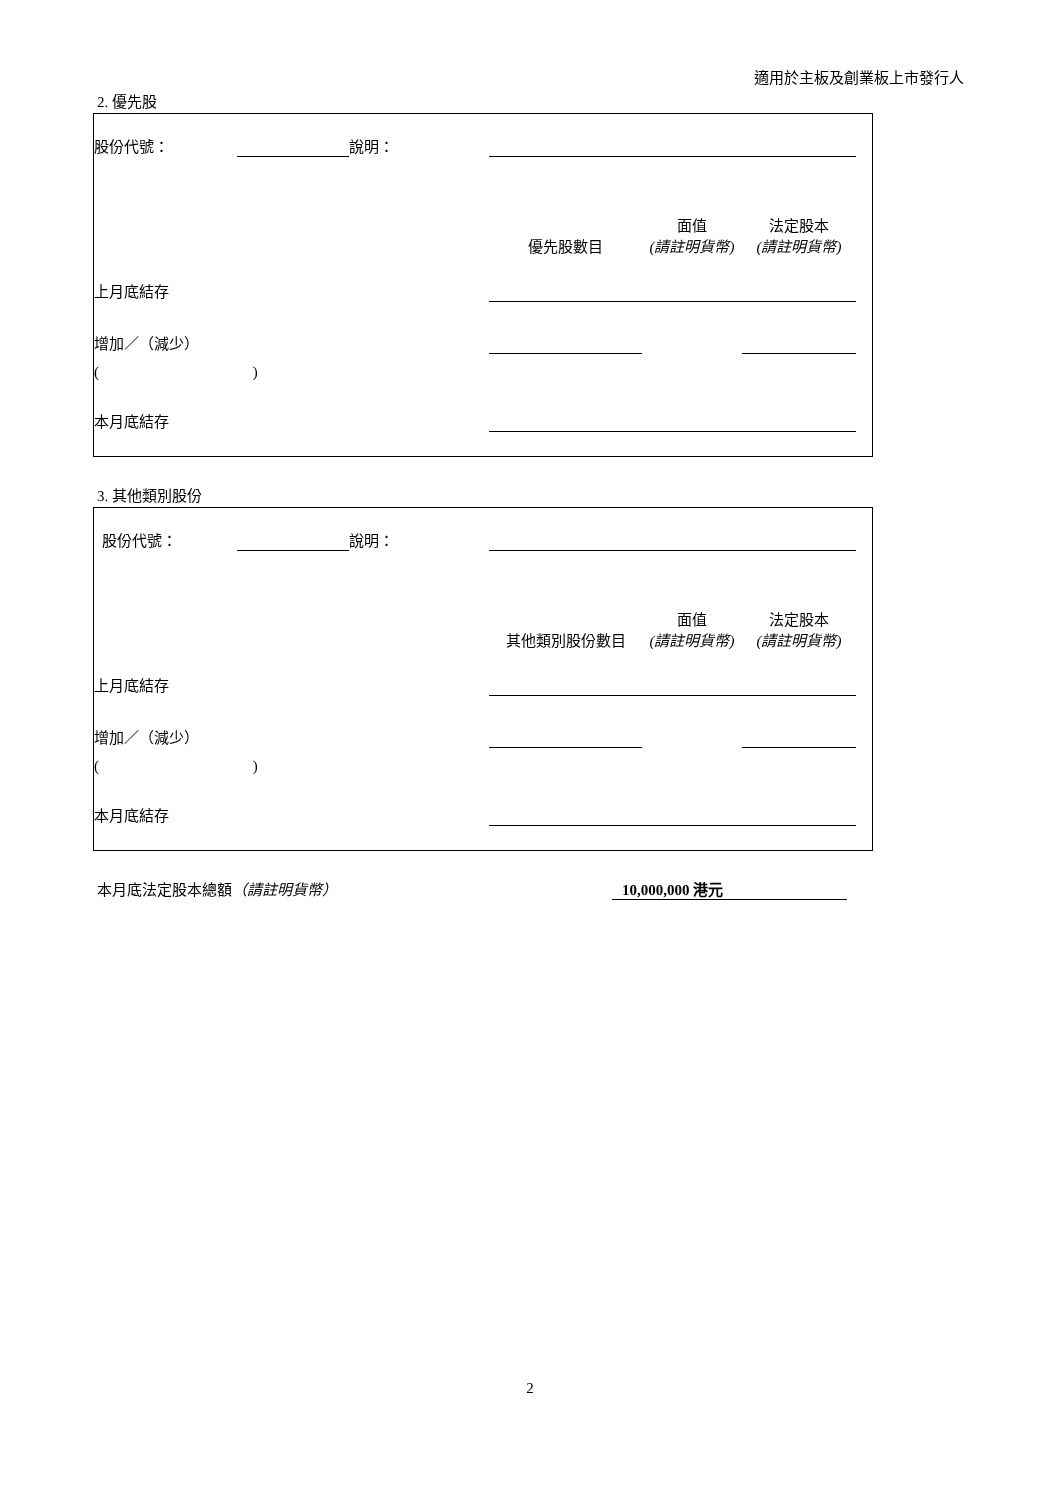適用於主板及創業板上市發行人
2. 優先股
| 股份代號： | | 說明： | | | | |
| | | | 優先股數目 | 面值 (請註明貨幣) | 法定股本 (請註明貨幣) | |
| 上月底結存 | | | | | | |
| 增加／（減少） | | | | | | |
| ( ) | | | | | | |
| 本月底結存 | | | | | | |
3. 其他類別股份
| 股份代號： | | 說明： | | | | |
| | | | 其他類別股份數目 | 面值 (請註明貨幣) | 法定股本 (請註明貨幣) | |
| 上月底結存 | | | | | | |
| 增加／（減少） | | | | | | |
| ( ) | | | | | | |
| 本月底結存 | | | | | | |
本月底法定股本總額（請註明貨幣） 10,000,000 港元
2